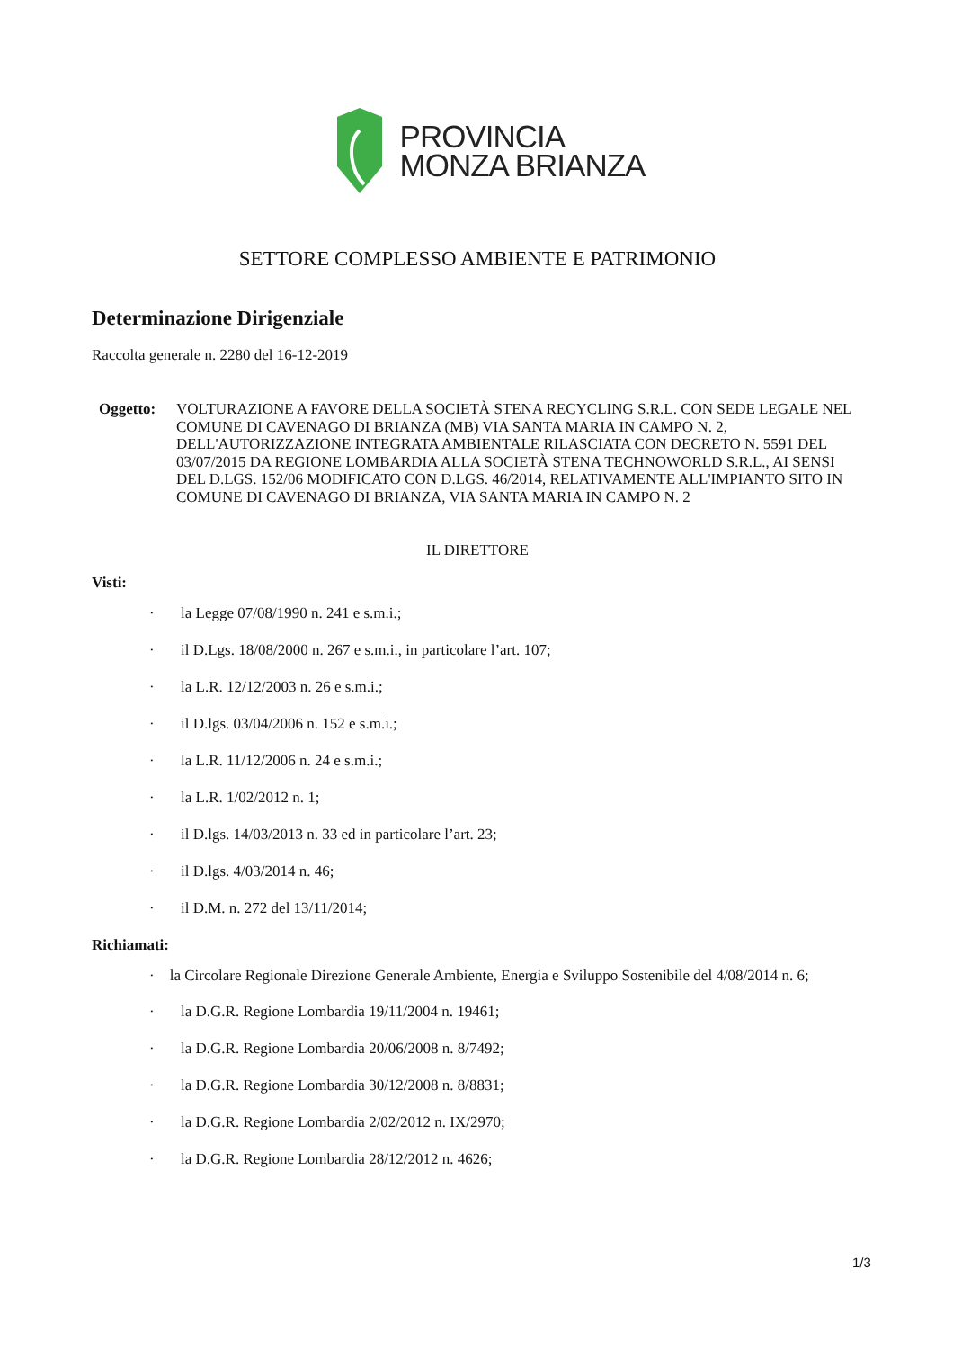PROVINCIA
MONZA BRIANZA
SETTORE COMPLESSO AMBIENTE E PATRIMONIO
Determinazione Dirigenziale
Raccolta generale n. 2280 del 16-12-2019
Oggetto: VOLTURAZIONE A FAVORE DELLA SOCIETÀ STENA RECYCLING S.R.L. CON SEDE LEGALE NEL COMUNE DI CAVENAGO DI BRIANZA (MB) VIA SANTA MARIA IN CAMPO N. 2, DELL'AUTORIZZAZIONE INTEGRATA AMBIENTALE RILASCIATA CON DECRETO N. 5591 DEL 03/07/2015 DA REGIONE LOMBARDIA ALLA SOCIETÀ STENA TECHNOWORLD S.R.L., AI SENSI DEL D.LGS. 152/06 MODIFICATO CON D.LGS. 46/2014, RELATIVAMENTE ALL'IMPIANTO SITO IN COMUNE DI CAVENAGO DI BRIANZA, VIA SANTA MARIA IN CAMPO N. 2
IL DIRETTORE
Visti:
· la Legge 07/08/1990 n. 241 e s.m.i.;
· il D.Lgs. 18/08/2000 n. 267 e s.m.i., in particolare l’art. 107;
· la L.R. 12/12/2003 n. 26 e s.m.i.;
· il D.lgs. 03/04/2006 n. 152 e s.m.i.;
· la L.R. 11/12/2006 n. 24 e s.m.i.;
· la L.R. 1/02/2012 n. 1;
· il D.lgs. 14/03/2013 n. 33 ed in particolare l’art. 23;
· il D.lgs. 4/03/2014 n. 46;
· il D.M. n. 272 del 13/11/2014;
Richiamati:
· la Circolare Regionale Direzione Generale Ambiente, Energia e Sviluppo Sostenibile del 4/08/2014 n. 6;
· la D.G.R. Regione Lombardia 19/11/2004 n. 19461;
· la D.G.R. Regione Lombardia 20/06/2008 n. 8/7492;
· la D.G.R. Regione Lombardia 30/12/2008 n. 8/8831;
· la D.G.R. Regione Lombardia 2/02/2012 n. IX/2970;
· la D.G.R. Regione Lombardia 28/12/2012 n. 4626;
1/3